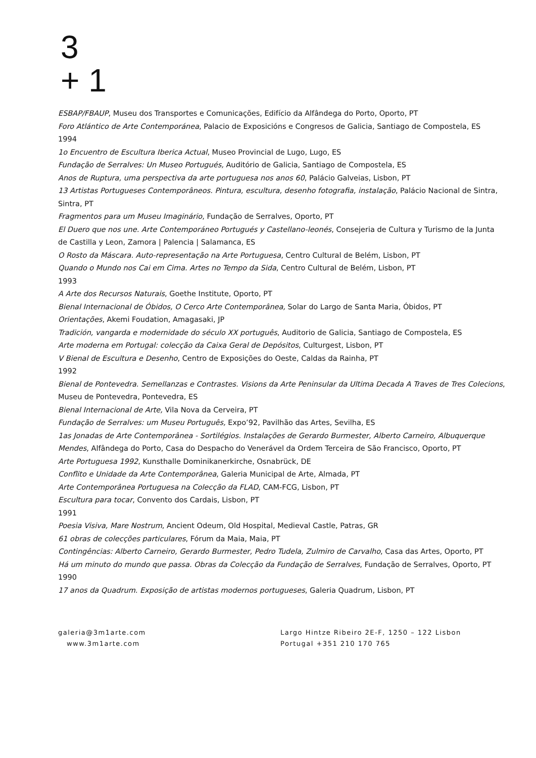3
+ 1
ESBAP/FBAUP, Museu dos Transportes e Comunicações, Edifício da Alfândega do Porto, Oporto, PT
Foro Atlántico de Arte Contemporánea, Palacio de Exposicións e Congresos de Galicia, Santiago de Compostela, ES
1994
1o Encuentro de Escultura Iberica Actual, Museo Provincial de Lugo, Lugo, ES
Fundação de Serralves: Un Museo Portugués, Auditório de Galicia, Santiago de Compostela, ES
Anos de Ruptura, uma perspectiva da arte portuguesa nos anos 60, Palácio Galveias, Lisbon, PT
13 Artistas Portugueses Contemporâneos. Pintura, escultura, desenho fotografia, instalação, Palácio Nacional de Sintra, Sintra, PT
Fragmentos para um Museu Imaginário, Fundação de Serralves, Oporto, PT
El Duero que nos une. Arte Contemporáneo Portugués y Castellano-leonés, Consejeria de Cultura y Turismo de la Junta de Castilla y Leon, Zamora | Palencia | Salamanca, ES
O Rosto da Máscara. Auto-representação na Arte Portuguesa, Centro Cultural de Belém, Lisbon, PT
Quando o Mundo nos Cai em Cima. Artes no Tempo da Sida, Centro Cultural de Belém, Lisbon, PT
1993
A Arte dos Recursos Naturais, Goethe Institute, Oporto, PT
Bienal Internacional de Óbidos, O Cerco Arte Contemporânea, Solar do Largo de Santa Maria, Óbidos, PT
Orientações, Akemi Foudation, Amagasaki, JP
Tradición, vangarda e modernidade do século XX português, Auditorio de Galicia, Santiago de Compostela, ES
Arte moderna em Portugal: colecção da Caixa Geral de Depósitos, Culturgest, Lisbon, PT
V Bienal de Escultura e Desenho, Centro de Exposições do Oeste, Caldas da Rainha, PT
1992
Bienal de Pontevedra. Semellanzas e Contrastes. Visions da Arte Peninsular da Ultima Decada A Traves de Tres Colecions, Museu de Pontevedra, Pontevedra, ES
Bienal Internacional de Arte, Vila Nova da Cerveira, PT
Fundação de Serralves: um Museu Português, Expo’92, Pavilhão das Artes, Sevilha, ES
1as Jonadas de Arte Contemporânea - Sortilégios. Instalações de Gerardo Burmester, Alberto Carneiro, Albuquerque Mendes, Alfândega do Porto, Casa do Despacho do Venerável da Ordem Terceira de São Francisco, Oporto, PT
Arte Portuguesa 1992, Kunsthalle Dominikanerkirche, Osnabrück, DE
Conflito e Unidade da Arte Contemporânea, Galeria Municipal de Arte, Almada, PT
Arte Contemporânea Portuguesa na Colecção da FLAD, CAM-FCG, Lisbon, PT
Escultura para tocar, Convento dos Cardais, Lisbon, PT
1991
Poesia Visiva, Mare Nostrum, Ancient Odeum, Old Hospital, Medieval Castle, Patras, GR
61 obras de colecções particulares, Fórum da Maia, Maia, PT
Contingências: Alberto Carneiro, Gerardo Burmester, Pedro Tudela, Zulmiro de Carvalho, Casa das Artes, Oporto, PT
Há um minuto do mundo que passa. Obras da Colecção da Fundação de Serralves, Fundação de Serralves, Oporto, PT
1990
17 anos da Quadrum. Exposição de artistas modernos portugueses, Galeria Quadrum, Lisbon, PT
galeria@3m1arte.com
www.3m1arte.com
Largo Hintze Ribeiro 2E-F, 1250 – 122 Lisbon
Portugal +351 210 170 765